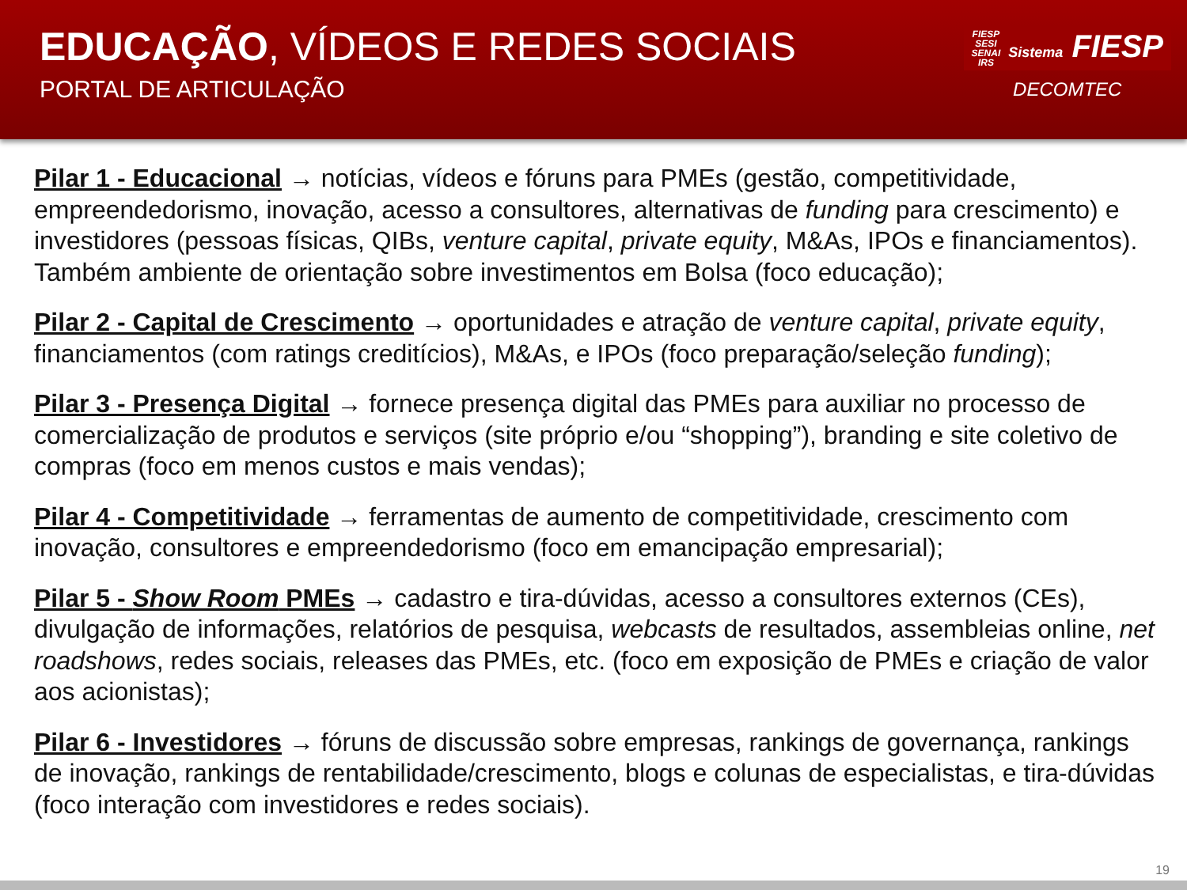EDUCAÇÃO, VÍDEOS E REDES SOCIAIS
PORTAL DE ARTICULAÇÃO
FIESP
SESI
SENAI
IRS Sistema FIESP
DECOMTEC
Pilar 1 - Educacional → notícias, vídeos e fóruns para PMEs (gestão, competitividade, empreendedorismo, inovação, acesso a consultores, alternativas de funding para crescimento) e investidores (pessoas físicas, QIBs, venture capital, private equity, M&As, IPOs e financiamentos). Também ambiente de orientação sobre investimentos em Bolsa (foco educação);
Pilar 2 - Capital de Crescimento → oportunidades e atração de venture capital, private equity, financiamentos (com ratings creditícios), M&As, e IPOs (foco preparação/seleção funding);
Pilar 3 - Presença Digital → fornece presença digital das PMEs para auxiliar no processo de comercialização de produtos e serviços (site próprio e/ou “shopping”), branding e site coletivo de compras (foco em menos custos e mais vendas);
Pilar 4 - Competitividade → ferramentas de aumento de competitividade, crescimento com inovação, consultores e empreendedorismo (foco em emancipação empresarial);
Pilar 5 - Show Room PMEs → cadastro e tira-dúvidas, acesso a consultores externos (CEs), divulgação de informações, relatórios de pesquisa, webcasts de resultados, assembleias online, net roadshows, redes sociais, releases das PMEs, etc. (foco em exposição de PMEs e criação de valor aos acionistas);
Pilar 6 - Investidores → fóruns de discussão sobre empresas, rankings de governança, rankings de inovação, rankings de rentabilidade/crescimento, blogs e colunas de especialistas, e tira-dúvidas (foco interação com investidores e redes sociais).
19